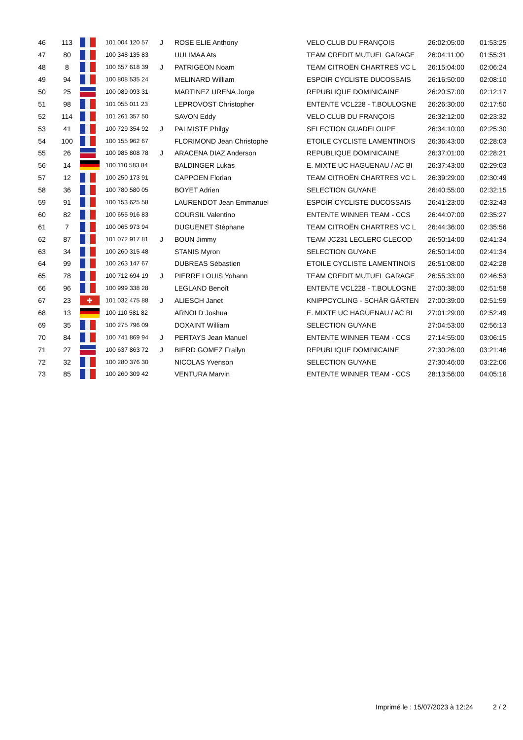| 46 | 113 | | 101 004 120 57 | J | ROSE ELIE Anthony | VELO CLUB DU FRANÇOIS | 26:02:05:00 | 01:53:25 |
| 47 | 80 | | 100 348 135 83 | | UULIMAA Ats | TEAM CREDIT MUTUEL GARAGE | 26:04:11:00 | 01:55:31 |
| 48 | 8 | | 100 657 618 39 | J | PATRIGEON Noam | TEAM CITROËN CHARTRES VC L | 26:15:04:00 | 02:06:24 |
| 49 | 94 | | 100 808 535 24 | | MELINARD William | ESPOIR CYCLISTE DUCOSSAIS | 26:16:50:00 | 02:08:10 |
| 50 | 25 | | 100 089 093 31 | | MARTINEZ URENA Jorge | REPUBLIQUE DOMINICAINE | 26:20:57:00 | 02:12:17 |
| 51 | 98 | | 101 055 011 23 | | LEPROVOST Christopher | ENTENTE VCL228 - T.BOULOGNE | 26:26:30:00 | 02:17:50 |
| 52 | 114 | | 101 261 357 50 | | SAVON Eddy | VELO CLUB DU FRANÇOIS | 26:32:12:00 | 02:23:32 |
| 53 | 41 | | 100 729 354 92 | J | PALMISTE Philgy | SELECTION GUADELOUPE | 26:34:10:00 | 02:25:30 |
| 54 | 100 | | 100 155 962 67 | | FLORIMOND Jean Christophe | ETOILE CYCLISTE LAMENTINOIS | 26:36:43:00 | 02:28:03 |
| 55 | 26 | | 100 985 808 78 | J | ARACENA DIAZ Anderson | REPUBLIQUE DOMINICAINE | 26:37:01:00 | 02:28:21 |
| 56 | 14 | | 100 110 583 84 | | BALDINGER Lukas | E. MIXTE UC HAGUENAU / AC BI | 26:37:43:00 | 02:29:03 |
| 57 | 12 | | 100 250 173 91 | | CAPPOEN Florian | TEAM CITROËN CHARTRES VC L | 26:39:29:00 | 02:30:49 |
| 58 | 36 | | 100 780 580 05 | | BOYET Adrien | SELECTION GUYANE | 26:40:55:00 | 02:32:15 |
| 59 | 91 | | 100 153 625 58 | | LAURENDOT Jean Emmanuel | ESPOIR CYCLISTE DUCOSSAIS | 26:41:23:00 | 02:32:43 |
| 60 | 82 | | 100 655 916 83 | | COURSIL Valentino | ENTENTE WINNER TEAM - CCS | 26:44:07:00 | 02:35:27 |
| 61 | 7 | | 100 065 973 94 | | DUGUENET Stéphane | TEAM CITROËN CHARTRES VC L | 26:44:36:00 | 02:35:56 |
| 62 | 87 | | 101 072 917 81 | J | BOUN Jimmy | TEAM JC231 LECLERC CLECOD | 26:50:14:00 | 02:41:34 |
| 63 | 34 | | 100 260 315 48 | | STANIS Myron | SELECTION GUYANE | 26:50:14:00 | 02:41:34 |
| 64 | 99 | | 100 263 147 67 | | DUBREAS Sébastien | ETOILE CYCLISTE LAMENTINOIS | 26:51:08:00 | 02:42:28 |
| 65 | 78 | | 100 712 694 19 | J | PIERRE LOUIS Yohann | TEAM CREDIT MUTUEL GARAGE | 26:55:33:00 | 02:46:53 |
| 66 | 96 | | 100 999 338 28 | | LEGLAND Benoît | ENTENTE VCL228 - T.BOULOGNE | 27:00:38:00 | 02:51:58 |
| 67 | 23 | ✚ | 101 032 475 88 | J | ALIESCH Janet | KNIPPCYCLING - SCHÄR GÄRTEN | 27:00:39:00 | 02:51:59 |
| 68 | 13 | | 100 110 581 82 | | ARNOLD Joshua | E. MIXTE UC HAGUENAU / AC BI | 27:01:29:00 | 02:52:49 |
| 69 | 35 | | 100 275 796 09 | | DOXAINT William | SELECTION GUYANE | 27:04:53:00 | 02:56:13 |
| 70 | 84 | | 100 741 869 94 | J | PERTAYS Jean Manuel | ENTENTE WINNER TEAM - CCS | 27:14:55:00 | 03:06:15 |
| 71 | 27 | | 100 637 863 72 | J | BIERD GOMEZ Frailyn | REPUBLIQUE DOMINICAINE | 27:30:26:00 | 03:21:46 |
| 72 | 32 | | 100 280 376 30 | | NICOLAS Yvenson | SELECTION GUYANE | 27:30:46:00 | 03:22:06 |
| 73 | 85 | | 100 260 309 42 | | VENTURA Marvin | ENTENTE WINNER TEAM - CCS | 28:13:56:00 | 04:05:16 |
Imprimé le : 15/07/2023 à 12:24
2 / 2